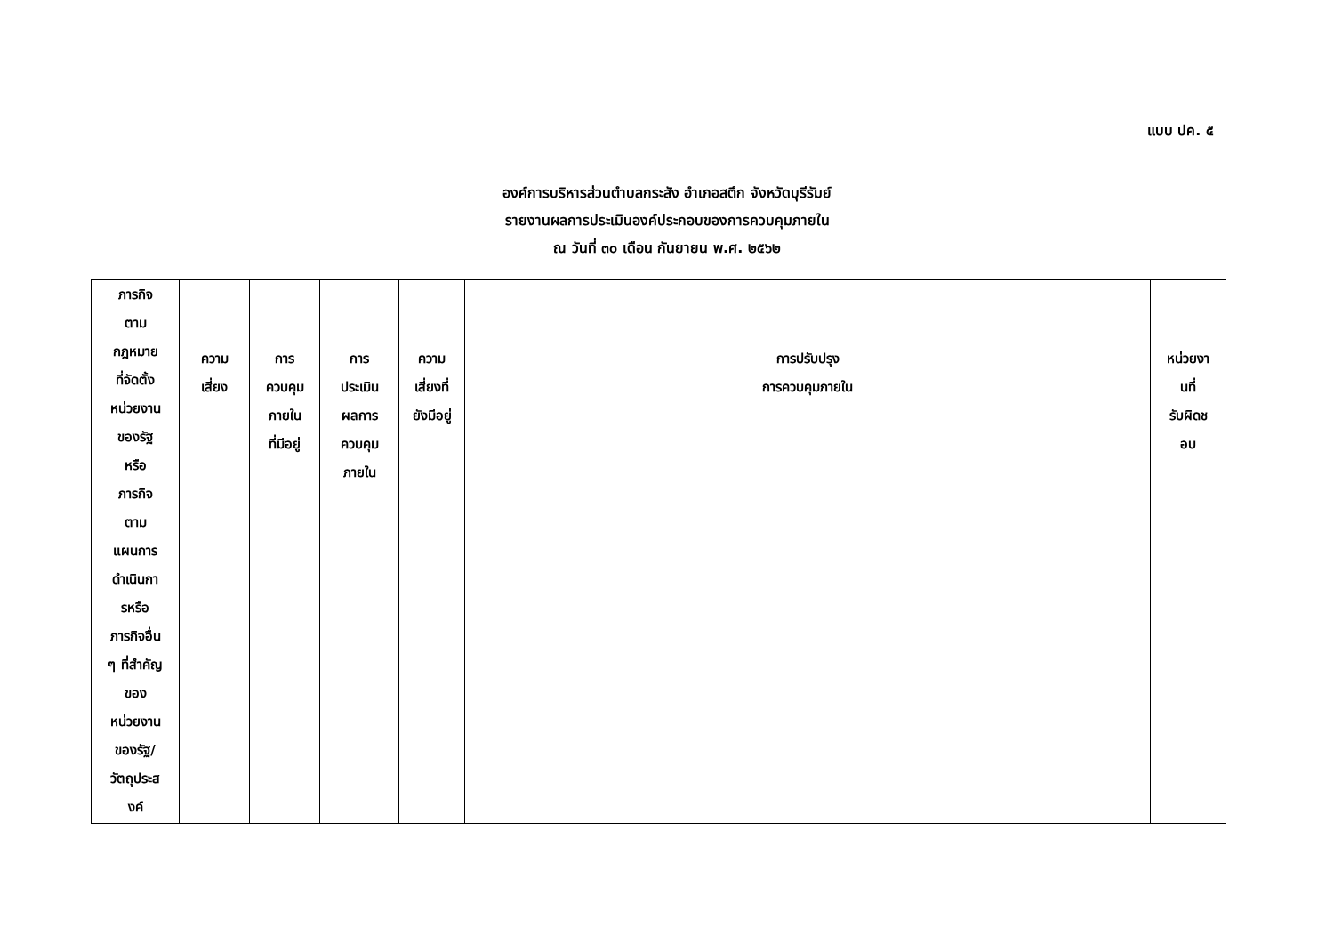แบบ ปค. ๕
องค์การบริหารส่วนตำบลกระสัง อำเภอสตึก จังหวัดบุรีรัมย์
รายงานผลการประเมินองค์ประกอบของการควบคุมภายใน
ณ วันที่ ๓๐ เดือน กันยายน พ.ศ. ๒๕๖๒
| ภารกิจ ตาม กฎหมาย ที่จัดตั้ง หน่วยงาน ของรัฐ หรือ ภารกิจ ตาม แผนการ ดำเนินกา รหรือ ภารกิจอื่น ๆ ที่สำคัญ ของ หน่วยงาน ของรัฐ/ วัตถุประส งค์ | ความ เสี่ยง | การ ควบคุม ภายใน ที่มีอยู่ | การ ประเมิน ผลการ ควบคุม ภายใน | ความ เสี่ยงที่ ยังมีอยู่ | การปรับปรุง การควบคุมภายใน | หน่วยงา นที่ รับผิดช อบ |
| --- | --- | --- | --- | --- | --- | --- |